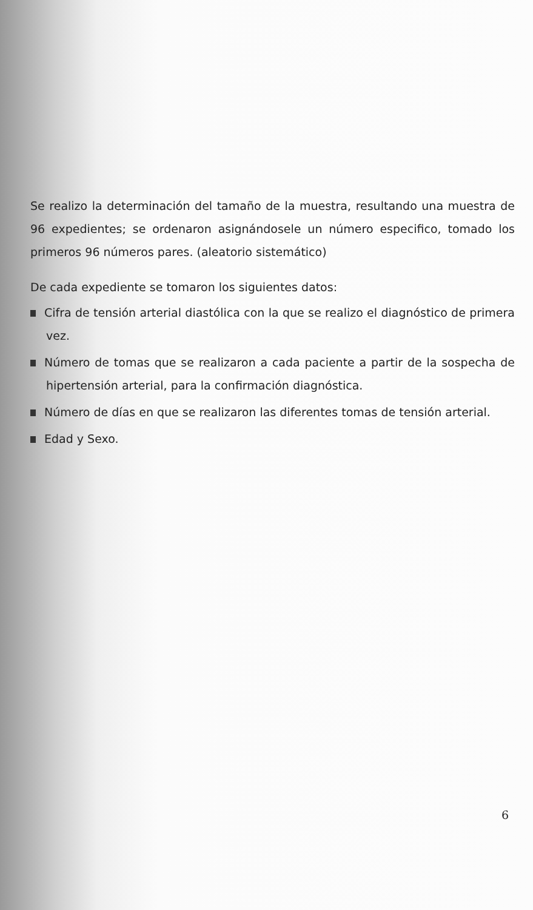Se realizo la determinación del tamaño de la muestra, resultando una muestra de 96 expedientes; se ordenaron asignándosele un número especifico, tomado los primeros 96 números pares. (aleatorio sistemático)
De cada expediente se tomaron los siguientes datos:
Cifra de tensión arterial diastólica con la que se realizo el diagnóstico de primera vez.
Número de tomas que se realizaron a cada paciente a partir de la sospecha de hipertensión arterial, para la confirmación diagnóstica.
Número de días en que se realizaron las diferentes tomas de tensión arterial.
Edad y Sexo.
6